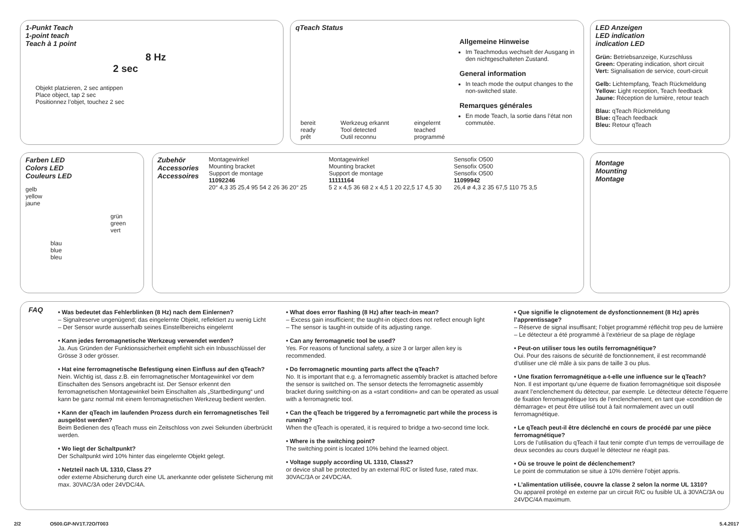1-Punkt Teach
1-point teach
Teach à 1 point
8 Hz
2 sec
Objekt platzieren, 2 sec antippen
Place object, tap 2 sec
Positionnez l’objet, touchez 2 sec
qTeach Status
Allgemeine Hinweise
Im Teachmodus wechselt der Ausgang in den nichtgeschalteten Zustand.
General information
In teach mode the output changes to the non-switched state.
Remarques générales
En mode Teach, la sortie dans l’état non commutée.
bereit
ready
prêt
Werkzeug erkannt
Tool detected
Outil reconnu
eingelernt
teached
programmé
LED Anzeigen
LED indication
indication LED
Grün: Betriebsanzeige, Kurzschluss
Green: Operating indication, short circuit
Vert: Signalisation de service, court-circuit
Gelb: Lichtempfang, Teach Rückmeldung
Yellow: Light reception, Teach feedback
Jaune: Réception de lumière, retour teach
Blau: qTeach Rückmeldung
Blue: qTeach feedback
Bleu: Retour qTeach
Farben LED
Colors LED
Couleurs LED
gelb
yellow
jaune
grün
green
vert
blau
blue
bleu
Zubehör
Accessories
Accessoires
Montagewinkel
Mounting bracket
Support de montage
11092246
20° 4,3 35 25,4 95 54 2 26 36 20° 25
Montagewinkel
Mounting bracket
Support de montage
11111164
5 2 x 4,5 36 68 2 x 4,5 1 20 22,5 17 4,5 30
Sensofix O500
Sensofix O500
Sensofix O500
11099942
26,4 ø 4,3 2 35 67,5 110 75 3,5
Montage
Mounting
Montage
FAQ
• Was bedeutet das Fehlerblinken (8 Hz) nach dem Einlernen?
– Signalreserve ungenügend; das eingelernte Objekt, reflektiert zu wenig Licht
– Der Sensor wurde ausserhalb seines Einstellbereichs eingelernt
• Kann jedes ferromagnetische Werkzeug verwendet werden?
Ja. Aus Gründen der Funktionssicherheit empfiehlt sich ein Inbusschlüssel der Grösse 3 oder grösser.
• Hat eine ferromagnetische Befestigung einen Einfluss auf den qTeach?
Nein. Wichtig ist, dass z.B. ein ferromagnetischer Montagewinkel vor dem Einschalten des Sensors angebracht ist. Der Sensor erkennt den ferromagnetischen Montagewinkel beim Einschalten als „Startbedingung“ und kann be ganz normal mit einem ferromagnetischen Werkzeug bedient werden.
• Kann der qTeach im laufenden Prozess durch ein ferromagnetisches Teil ausgelöst werden?
Beim Bedienen des qTeach muss ein Zeitschloss von zwei Sekunden überbrückt werden.
• Wo liegt der Schaltpunkt?
Der Schaltpunkt wird 10% hinter das eingelernte Objekt gelegt.
• Netzteil nach UL 1310, Class 2?
oder externe Absicherung durch eine UL anerkannte oder gelistete Sicherung mit max. 30VAC/3A oder 24VDC/4A.
• What does error flashing (8 Hz) after teach-in mean?
– Excess gain insufficient; the taught-in object does not reflect enough light
– The sensor is taught-in outside of its adjusting range.
• Can any ferromagnetic tool be used?
Yes. For reasons of functional safety, a size 3 or larger allen key is recommended.
• Do ferromagnetic mounting parts affect the qTeach?
No. It is important that e.g. a ferromagnetic assembly bracket is attached before the sensor is switched on. The sensor detects the ferromagnetic assembly bracket during switching-on as a «start condition» and can be operated as usual with a ferromagnetic tool.
• Can the qTeach be triggered by a ferromagnetic part while the process is running?
When the qTeach is operated, it is required to bridge a two-second time lock.
• Where is the switching point?
The switching point is located 10% behind the learned object.
• Voltage supply according UL 1310, Class2?
or device shall be protected by an external R/C or listed fuse, rated max. 30VAC/3A or 24VDC/4A.
• Que signifie le clignotement de dysfonctionnement (8 Hz) après l’apprentissage?
– Réserve de signal insuffisant; l’objet programmé réfléchit trop peu de lumière
– Le détecteur a été programmé à l’extérieur de sa plage de réglage
• Peut-on utiliser tous les outils ferromagnétique?
Oui. Pour des raisons de sécurité de fonctionnement, il est recommandé d’utiliser une clé mâle à six pans de taille 3 ou plus.
• Une fixation ferromagnétique a-t-elle une influence sur le qTeach?
Non. Il est important qu’une équerre de fixation ferromagnétique soit disposée avant l’enclenchement du détecteur, par exemple. Le détecteur détecte l’équerre de fixation ferromagnétique lors de l’enclenchement, en tant que «condition de démarrage» et peut être utilisé tout à fait normalement avec un outil ferromagnétique.
• Le qTeach peut-il être déclenché en cours de procédé par une pièce ferromagnétique?
Lors de l’utilisation du qTeach il faut tenir compte d’un temps de verrouillage de deux secondes au cours duquel le détecteur ne réagit pas.
• Où se trouve le point de déclenchement?
Le point de commutation se situe à 10% derrière l’objet appris.
• L’alimentation utilisée, couvre la classe 2 selon la norme UL 1310?
Ou appareil protégé en externe par un circuit R/C ou fusible UL à 30VAC/3A ou 24VDC/4A maximum.
2/2 O500.GP-NV1T.72O/T003 5.4.2017